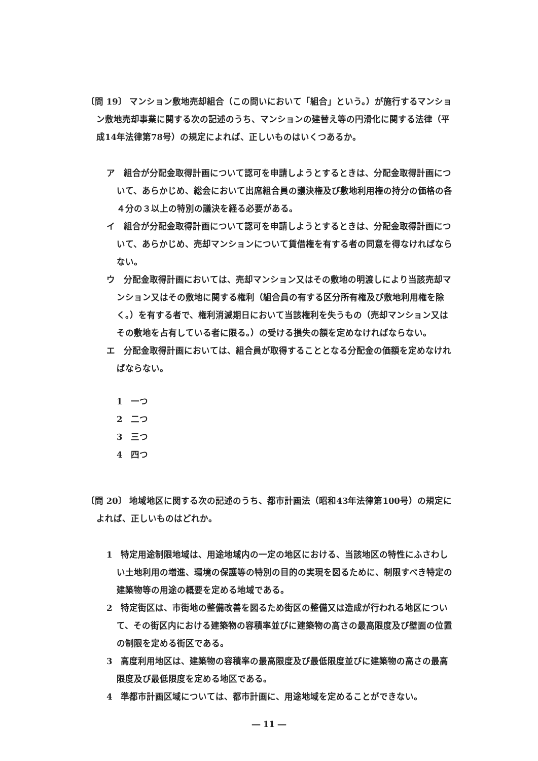〔問 19〕 マンション敷地売却組合（この問いにおいて「組合」という。）が施行するマンション敷地売却事業に関する次の記述のうち、マンションの建替え等の円滑化に関する法律（平成14年法律第78号）の規定によれば、正しいものはいくつあるか。
ア　組合が分配金取得計画について認可を申請しようとするときは、分配金取得計画について、あらかじめ、総会において出席組合員の議決権及び敷地利用権の持分の価格の各４分の３以上の特別の議決を経る必要がある。
イ　組合が分配金取得計画について認可を申請しようとするときは、分配金取得計画について、あらかじめ、売却マンションについて賃借権を有する者の同意を得なければならない。
ウ　分配金取得計画においては、売却マンション又はその敷地の明渡しにより当該売却マンション又はその敷地に関する権利（組合員の有する区分所有権及び敷地利用権を除く。）を有する者で、権利消滅期日において当該権利を失うもの（売却マンション又はその敷地を占有している者に限る。）の受ける損失の額を定めなければならない。
エ　分配金取得計画においては、組合員が取得することとなる分配金の価額を定めなければならない。
1　一つ
2　二つ
3　三つ
4　四つ
〔問 20〕 地域地区に関する次の記述のうち、都市計画法（昭和43年法律第100号）の規定によれば、正しいものはどれか。
1　特定用途制限地域は、用途地域内の一定の地区における、当該地区の特性にふさわしい土地利用の増進、環境の保護等の特別の目的の実現を図るために、制限すべき特定の建築物等の用途の概要を定める地域である。
2　特定街区は、市街地の整備改善を図るため街区の整備又は造成が行われる地区について、その街区内における建築物の容積率並びに建築物の高さの最高限度及び壁面の位置の制限を定める街区である。
3　高度利用地区は、建築物の容積率の最高限度及び最低限度並びに建築物の高さの最高限度及び最低限度を定める地区である。
4　準都市計画区域については、都市計画に、用途地域を定めることができない。
― 11 ―